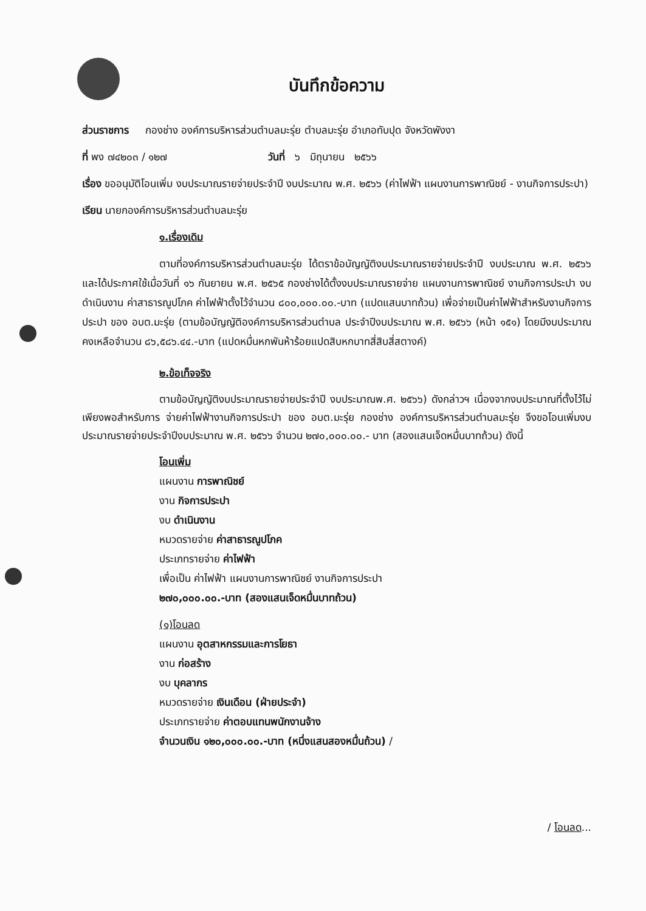บันทึกข้อความ
ส่วนราชการ กองช่าง องค์การบริหารส่วนตำบลมะรุ่ย ตำบลมะรุ่ย อำเภอทับปุด จังหวัดพังงา
ที่ พง ๗๔๒๐๓ / ๑๒๗ วันที่ ๖ มิถุนายน ๒๕๖๖
เรื่อง ขออนุมัติโอนเพิ่ม งบประมาณรายจ่ายประจำปี งบประมาณ พ.ศ. ๒๕๖๖ (ค่าไฟฟ้า แผนงานการพาณิชย์ - งานกิจการประปา)
เรียน นายกองค์การบริหารส่วนตำบลมะรุ่ย
๑.เรื่องเดิม
ตามที่องค์การบริหารส่วนตำบลมะรุ่ย ได้ตราข้อบัญญัติงบประมาณรายจ่ายประจำปี งบประมาณ พ.ศ. ๒๕๖๖ และได้ประกาศใช้เมื่อวันที่ ๑๖ กันยายน พ.ศ. ๒๕๖๕ กองช่างได้ตั้งงบประมาณรายจ่าย แผนงานการพาณิชย์ งานกิจการประปา งบดำเนินงาน ค่าสาธารณูปโภค ค่าไฟฟ้าตั้งไว้จำนวน ๘๐๐,๐๐๐.๐๐.-บาท (แปดแสนบาทถ้วน) เพื่อจ่ายเป็นค่าไฟฟ้าสำหรับงานกิจการประปา ของ อบต.มะรุ่ย (ตามข้อบัญญัติองค์การบริหารส่วนตำบล ประจำปีงบประมาณ พ.ศ. ๒๕๖๖ (หน้า ๑๕๑) โดยมีงบประมาณคงเหลือจำนวน ๘๖,๕๘๖.๔๔.-บาท (แปดหมื่นหกพันห้าร้อยแปดสิบหกบาทสี่สิบสี่สตางค์)
๒.ข้อเท็จจริง
ตามข้อบัญญัติงบประมาณรายจ่ายประจำปี งบประมาณพ.ศ. ๒๕๖๖) ดังกล่าวฯ เนื่องจากงบประมาณที่ตั้งไว้ไม่เพียงพอสำหรับการ จ่ายค่าไฟฟ้างานกิจการประปา ของ อบต.มะรุ่ย กองช่าง องค์การบริหารส่วนตำบลมะรุ่ย จึงขอโอนเพิ่มงบประมาณรายจ่ายประจำปีงบประมาณ พ.ศ. ๒๕๖๖ จำนวน ๒๗๐,๐๐๐.๐๐.- บาท (สองแสนเจ็ดหมื่นบาทถ้วน) ดังนี้
โอนเพิ่ม
แผนงาน การพาณิชย์
งาน กิจการประปา
งบ ดำเนินงาน
หมวดรายจ่าย ค่าสาธารณูปโภค
ประเภทรายจ่าย ค่าไฟฟ้า
เพื่อเป็น ค่าไฟฟ้า แผนงานการพาณิชย์ งานกิจการประปา
๒๗๐,๐๐๐.๐๐.-บาท (สองแสนเจ็ดหมื่นบาทถ้วน)
(๑)โอนลด
แผนงาน อุตสาหกรรมและการโยธา
งาน ก่อสร้าง
งบ บุคลากร
หมวดรายจ่าย เงินเดือน (ฝ่ายประจำ)
ประเภทรายจ่าย ค่าตอบแทนพนักงานจ้าง
จำนวนเงิน ๑๒๐,๐๐๐.๐๐.-บาท (หนึ่งแสนสองหมื่นถ้วน) /
/ โอนลด...